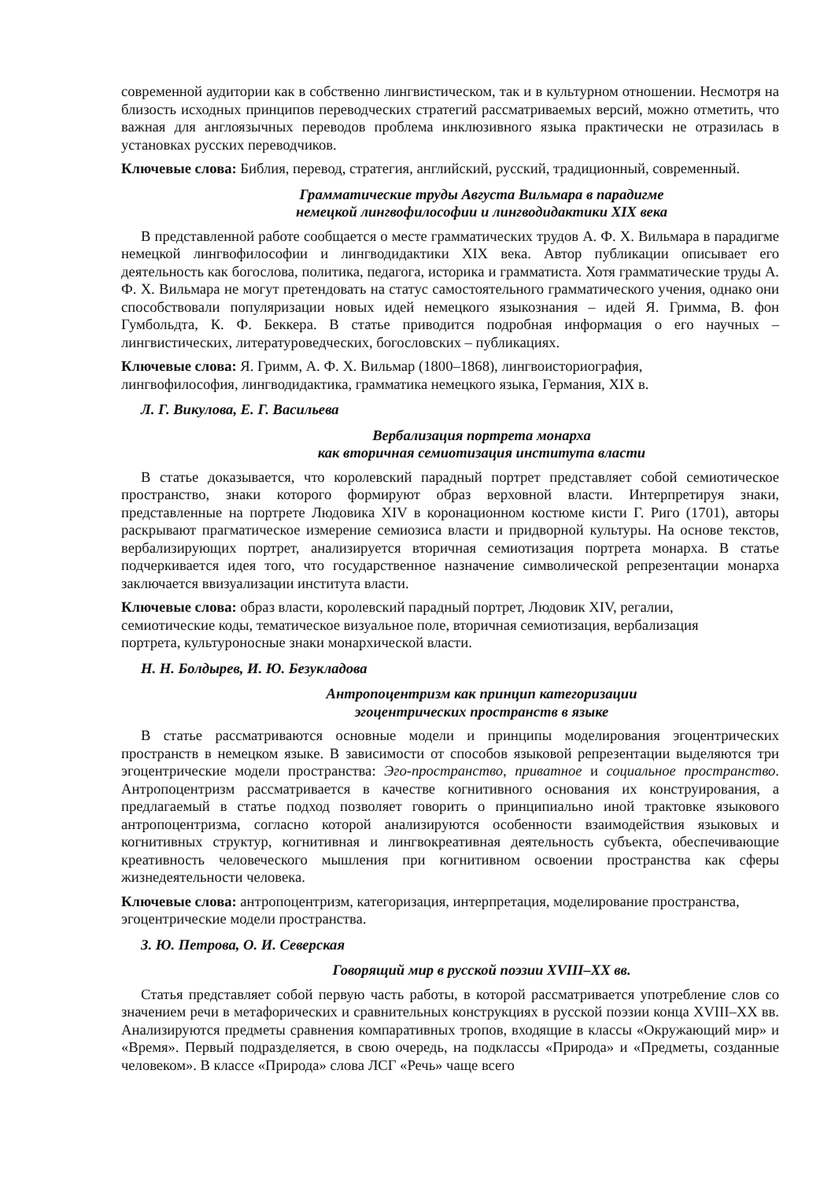современной аудитории как в собственно лингвистическом, так и в культурном отношении. Несмотря на близость исходных принципов переводческих стратегий рассматриваемых версий, можно отметить, что важная для англоязычных переводов проблема инклюзивного языка практически не отразилась в установках русских переводчиков.
Ключевые слова: Библия, перевод, стратегия, английский, русский, традиционный, современный.
Грамматические труды Августа Вильмара в парадигме
немецкой лингвофилософии и лингводидактики XIX века
В представленной работе сообщается о месте грамматических трудов А. Ф. Х. Вильмара в парадигме немецкой лингвофилософии и лингводидактики XIX века. Автор публикации описывает его деятельность как богослова, политика, педагога, историка и грамматиста. Хотя грамматические труды А. Ф. Х. Вильмара не могут претендовать на статус самостоятельного грамматического учения, однако они способствовали популяризации новых идей немецкого языкознания – идей Я. Гримма, В. фон Гумбольдта, К. Ф. Беккера. В статье приводится подробная информация о его научных – лингвистических, литературоведческих, богословских – публикациях.
Ключевые слова: Я. Гримм, А. Ф. Х. Вильмар (1800–1868), лингвоисториография,
лингвофилософия, лингводидактика, грамматика немецкого языка, Германия, XIX в.
Л. Г. Викулова, Е. Г. Васильева
Вербализация портрета монарха
как вторичная семиотизация института власти
В статье доказывается, что королевский парадный портрет представляет собой семиотическое пространство, знаки которого формируют образ верховной власти. Интерпретируя знаки, представленные на портрете Людовика XIV в коронационном костюме кисти Г. Риго (1701), авторы раскрывают прагматическое измерение семиозиса власти и придворной культуры. На основе текстов, вербализирующих портрет, анализируется вторичная семиотизация портрета монарха. В статье подчеркивается идея того, что государственное назначение символической репрезентации монарха заключается ввизуализации института власти.
Ключевые слова: образ власти, королевский парадный портрет, Людовик XIV, регалии,
семиотические коды, тематическое визуальное поле, вторичная семиотизация, вербализация
портрета, культуроносные знаки монархической власти.
Н. Н. Болдырев, И. Ю. Безукладова
Антропоцентризм как принцип категоризации
эгоцентрических пространств в языке
В статье рассматриваются основные модели и принципы моделирования эгоцентрических пространств в немецком языке. В зависимости от способов языковой репрезентации выделяются три эгоцентрические модели пространства: Эго-пространство, приватное и социальное пространство. Антропоцентризм рассматривается в качестве когнитивного основания их конструирования, а предлагаемый в статье подход позволяет говорить о принципиально иной трактовке языкового антропоцентризма, согласно которой анализируются особенности взаимодействия языковых и когнитивных структур, когнитивная и лингвокреативная деятельность субъекта, обеспечивающие креативность человеческого мышления при когнитивном освоении пространства как сферы жизнедеятельности человека.
Ключевые слова: антропоцентризм, категоризация, интерпретация, моделирование пространства,
эгоцентрические модели пространства.
З. Ю. Петрова, О. И. Северская
Говорящий мир в русской поэзии XVIII–XX вв.
Статья представляет собой первую часть работы, в которой рассматривается употребление слов со значением речи в метафорических и сравнительных конструкциях в русской поэзии конца XVIII–XX вв. Анализируются предметы сравнения компаративных тропов, входящие в классы «Окружающий мир» и «Время». Первый подразделяется, в свою очередь, на подклассы «Природа» и «Предметы, созданные человеком». В классе «Природа» слова ЛСГ «Речь» чаще всего